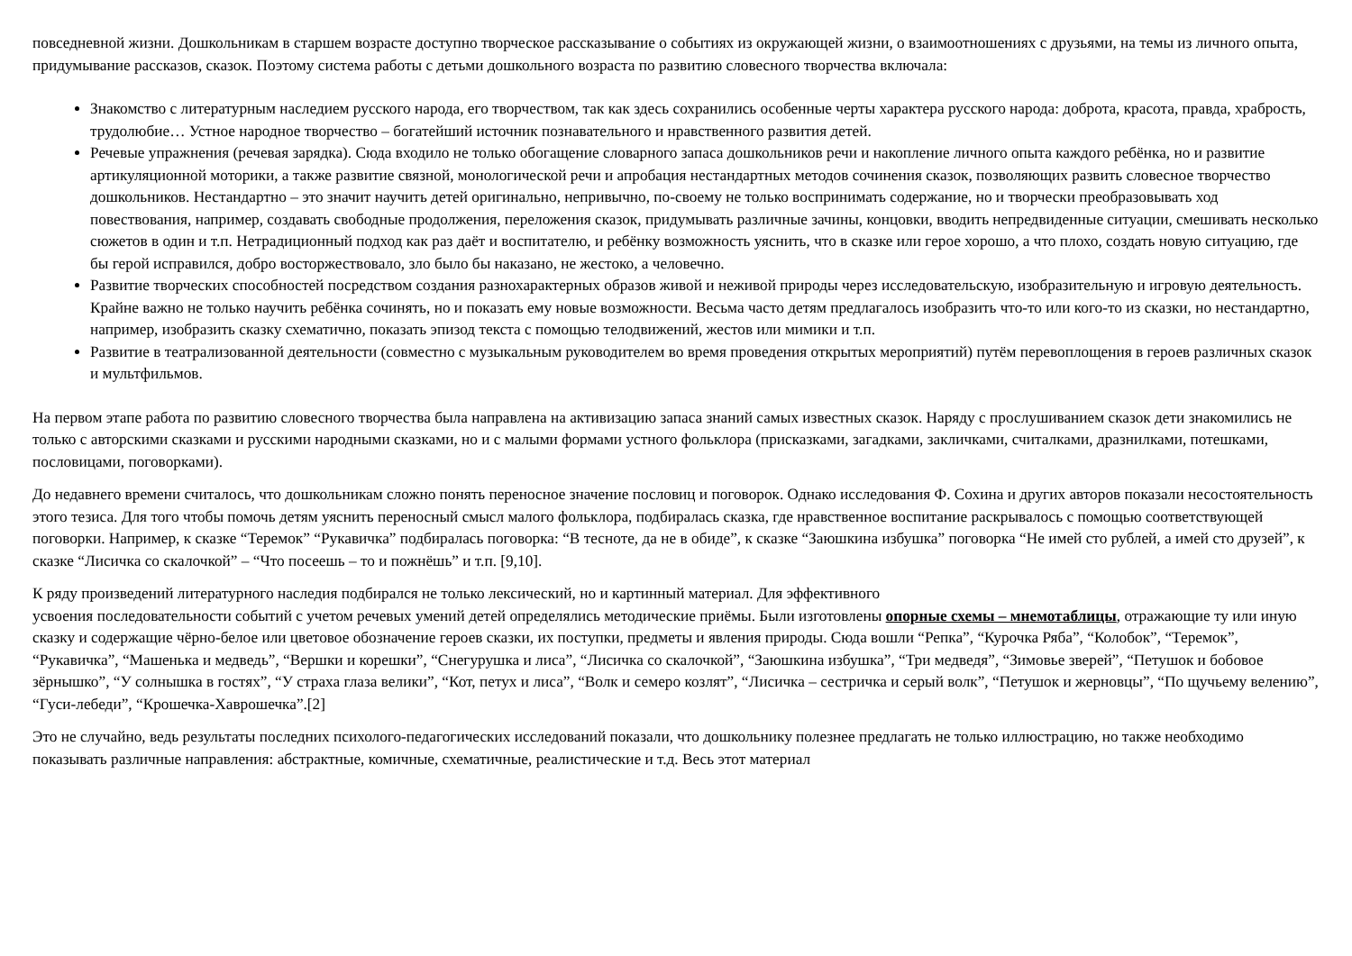повседневной жизни. Дошкольникам в старшем возрасте доступно творческое рассказывание о событиях из окружающей жизни, о взаимоотношениях с друзьями, на темы из личного опыта, придумывание рассказов, сказок. Поэтому система работы с детьми дошкольного возраста по развитию словесного творчества включала:
Знакомство с литературным наследием русского народа, его творчеством, так как здесь сохранились особенные черты характера русского народа: доброта, красота, правда, храбрость, трудолюбие… Устное народное творчество – богатейший источник познавательного и нравственного развития детей.
Речевые упражнения (речевая зарядка). Сюда входило не только обогащение словарного запаса дошкольников речи и накопление личного опыта каждого ребёнка, но и развитие артикуляционной моторики, а также развитие связной, монологической речи и апробация нестандартных методов сочинения сказок, позволяющих развить словесное творчество дошкольников. Нестандартно – это значит научить детей оригинально, непривычно, по-своему не только воспринимать содержание, но и творчески преобразовывать ход повествования, например, создавать свободные продолжения, переложения сказок, придумывать различные зачины, концовки, вводить непредвиденные ситуации, смешивать несколько сюжетов в один и т.п. Нетрадиционный подход как раз даёт и воспитателю, и ребёнку возможность уяснить, что в сказке или герое хорошо, а что плохо, создать новую ситуацию, где бы герой исправился, добро восторжествовало, зло было бы наказано, не жестоко, а человечно.
Развитие творческих способностей посредством создания разнохарактерных образов живой и неживой природы через исследовательскую, изобразительную и игровую деятельность. Крайне важно не только научить ребёнка сочинять, но и показать ему новые возможности. Весьма часто детям предлагалось изобразить что-то или кого-то из сказки, но нестандартно, например, изобразить сказку схематично, показать эпизод текста с помощью телодвижений, жестов или мимики и т.п.
Развитие в театрализованной деятельности (совместно с музыкальным руководителем во время проведения открытых мероприятий) путём перевоплощения в героев различных сказок и мультфильмов.
На первом этапе работа по развитию словесного творчества была направлена на активизацию запаса знаний самых известных сказок. Наряду с прослушиванием сказок дети знакомились не только с авторскими сказками и русскими народными сказками, но и с малыми формами устного фольклора (присказками, загадками, закличками, считалками, дразнилками, потешками, пословицами, поговорками).
До недавнего времени считалось, что дошкольникам сложно понять переносное значение пословиц и поговорок. Однако исследования Ф. Сохина и других авторов показали несостоятельность этого тезиса. Для того чтобы помочь детям уяснить переносный смысл малого фольклора, подбиралась сказка, где нравственное воспитание раскрывалось с помощью соответствующей поговорки. Например, к сказке “Теремок” “Рукавичка” подбиралась поговорка: “В тесноте, да не в обиде”, к сказке “Заюшкина избушка” поговорка “Не имей сто рублей, а имей сто друзей”, к сказке “Лисичка со скалочкой” – “Что посеешь – то и пожнёшь” и т.п. [9,10].
К ряду произведений литературного наследия подбирался не только лексический, но и картинный материал. Для эффективного
усвоения последовательности событий с учетом речевых умений детей определялись методические приёмы. Были изготовлены опорные схемы – мнемотаблицы, отражающие ту или иную сказку и содержащие чёрно-белое или цветовое обозначение героев сказки, их поступки, предметы и явления природы. Сюда вошли “Репка”, “Курочка Ряба”, “Колобок”, “Теремок”, “Рукавичка”, “Машенька и медведь”, “Вершки и корешки”, “Снегурушка и лиса”, “Лисичка со скалочкой”, “Заюшкина избушка”, “Три медведя”, “Зимовье зверей”, “Петушок и бобовое зёрнышко”, “У солнышка в гостях”, “У страха глаза велики”, “Кот, петух и лиса”, “Волк и семеро козлят”, “Лисичка – сестричка и серый волк”, “Петушок и жерновцы”, “По щучьему велению”, “Гуси-лебеди”, “Крошечка-Хаврошечка”.[2]
Это не случайно, ведь результаты последних психолого-педагогических исследований показали, что дошкольнику полезнее предлагать не только иллюстрацию, но также необходимо показывать различные направления: абстрактные, комичные, схематичные, реалистические и т.д. Весь этот материал